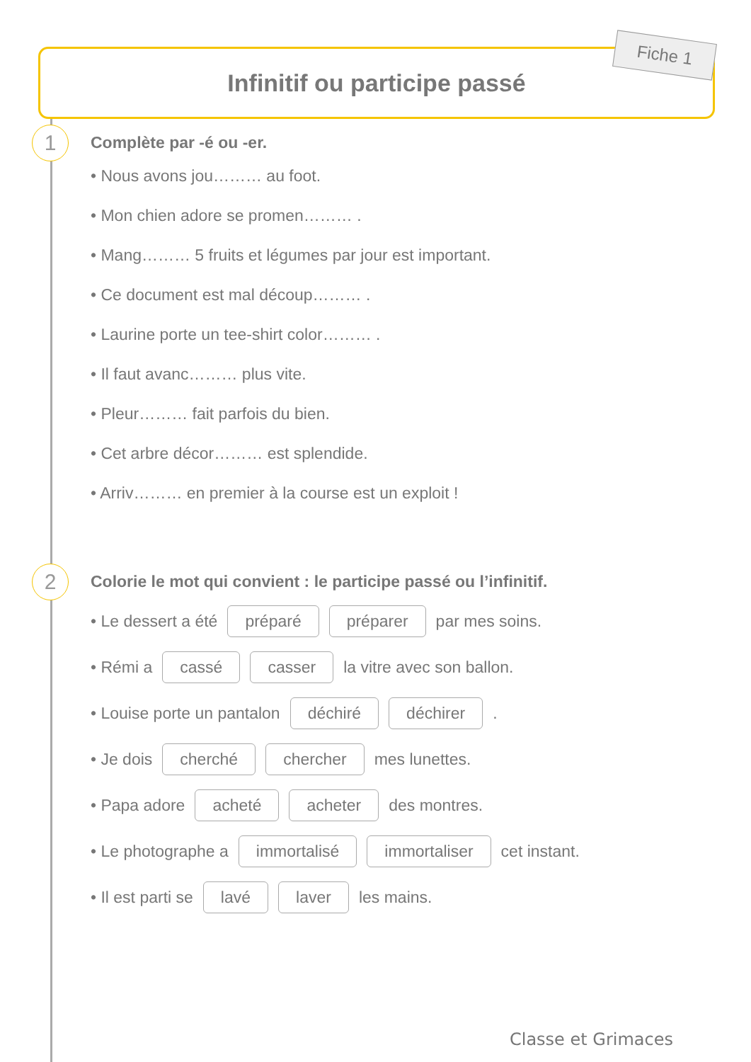Infinitif ou participe passé Fiche 1
1
Complète par -é ou -er.
• Nous avons jou……… au foot.
• Mon chien adore se promen……… .
• Mang……… 5 fruits et légumes par jour est important.
• Ce document est mal découp……… .
• Laurine porte un tee-shirt color……… .
• Il faut avanc……… plus vite.
• Pleur……… fait parfois du bien.
• Cet arbre décor……… est splendide.
• Arriv……… en premier à la course est un exploit !
2
Colorie le mot qui convient : le participe passé ou l’infinitif.
• Le dessert a été préparé préparer par mes soins.
• Rémi a cassé casser la vitre avec son ballon.
• Louise porte un pantalon déchiré déchirer .
• Je dois cherché chercher mes lunettes.
• Papa adore acheté acheter des montres.
• Le photographe a immortalisé immortaliser cet instant.
• Il est parti se lavé laver les mains.
Classe et Grimaces